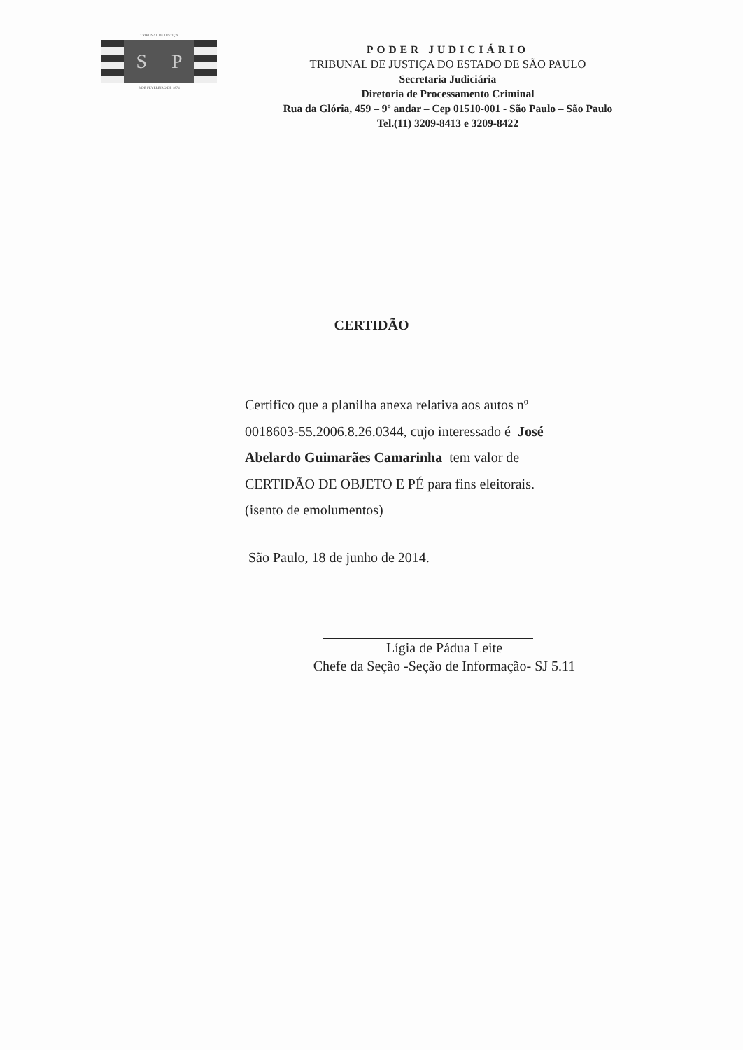TRIBUNAL DE JUSTIÇA
S P
3 DE FEVEREIRO DE 1874
PODER JUDICIÁRIO
TRIBUNAL DE JUSTIÇA DO ESTADO DE SÃO PAULO
Secretaria Judiciária
Diretoria de Processamento Criminal
Rua da Glória, 459 – 9º andar – Cep 01510-001 - São Paulo – São Paulo
Tel.(11) 3209-8413 e 3209-8422
CERTIDÃO
Certifico que a planilha anexa relativa aos autos nº 0018603-55.2006.8.26.0344, cujo interessado é José Abelardo Guimarães Camarinha tem valor de CERTIDÃO DE OBJETO E PÉ para fins eleitorais. (isento de emolumentos)
São Paulo, 18 de junho de 2014.
Lígia de Pádua Leite
Chefe da Seção -Seção de Informação- SJ 5.11